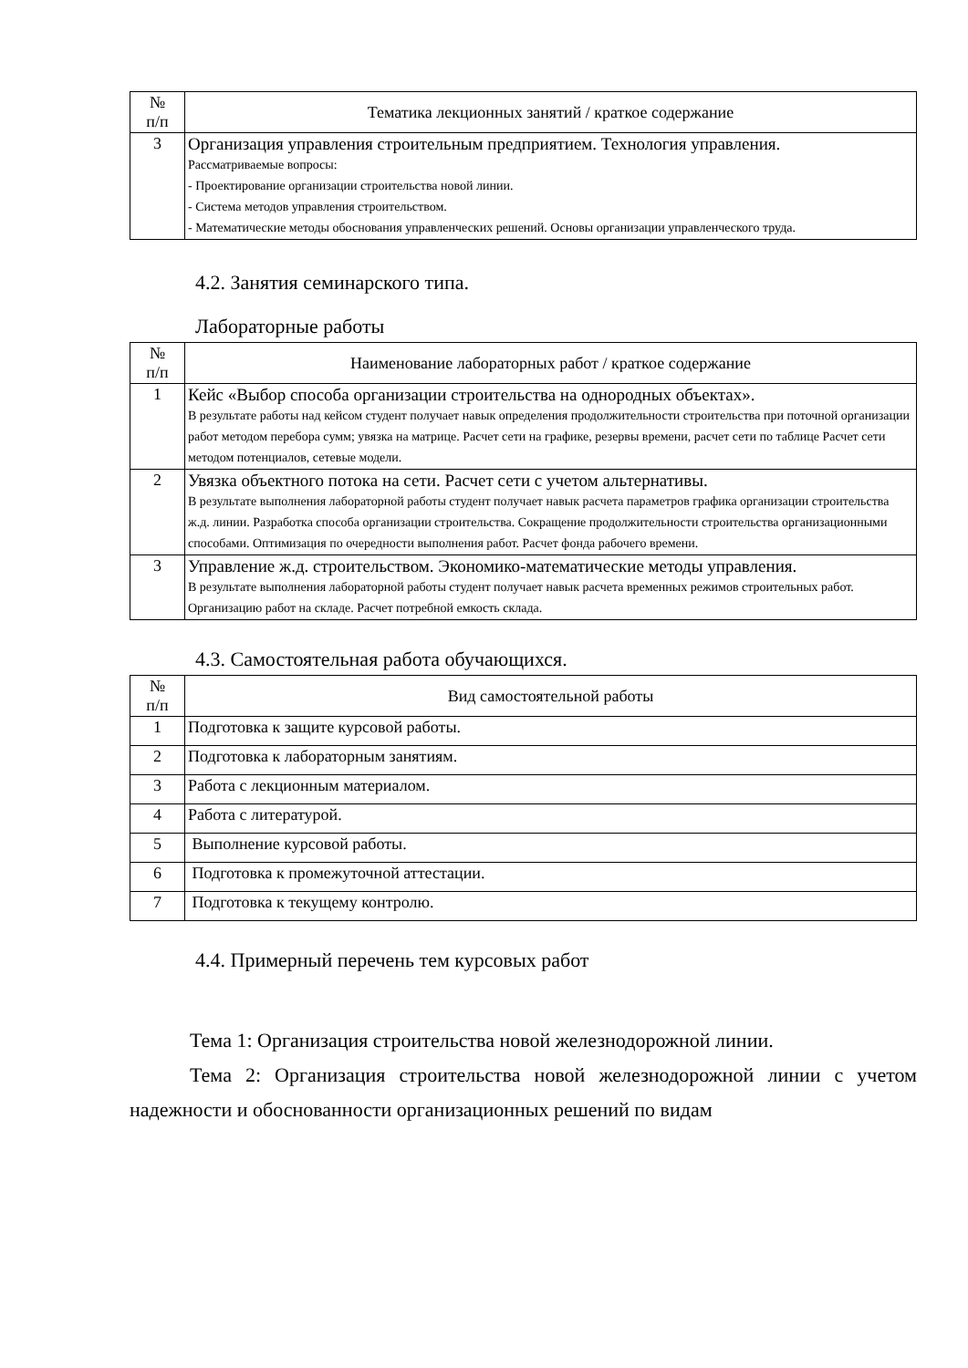| № п/п | Тематика лекционных занятий / краткое содержание |
| --- | --- |
| 3 | Организация управления строительным предприятием. Технология управления. Рассматриваемые вопросы: - Проектирование организации строительства новой линии. - Система методов управления строительством. - Математические методы обоснования управленческих решений. Основы организации управленческого труда. |
4.2. Занятия семинарского типа.
Лабораторные работы
| № п/п | Наименование лабораторных работ / краткое содержание |
| --- | --- |
| 1 | Кейс «Выбор способа организации строительства на однородных объектах». В результате работы над кейсом студент получает навык определения продолжительности строительства при поточной организации работ методом перебора сумм; увязка на матрице. Расчет сети на графике, резервы времени, расчет сети по таблице Расчет сети методом потенциалов, сетевые модели. |
| 2 | Увязка объектного потока на сети. Расчет сети с учетом альтернативы. В результате выполнения лабораторной работы студент получает навык расчета параметров графика организации строительства ж.д. линии. Разработка способа организации строительства. Сокращение продолжительности строительства организационными способами. Оптимизация по очередности выполнения работ. Расчет фонда рабочего времени. |
| 3 | Управление ж.д. строительством. Экономико-математические методы управления. В результате выполнения лабораторной работы студент получает навык расчета временных режимов строительных работ. Организацию работ на складе. Расчет потребной емкость склада. |
4.3. Самостоятельная работа обучающихся.
| № п/п | Вид самостоятельной работы |
| --- | --- |
| 1 | Подготовка к защите курсовой работы. |
| 2 | Подготовка к лабораторным занятиям. |
| 3 | Работа с лекционным материалом. |
| 4 | Работа с литературой. |
| 5 | Выполнение курсовой работы. |
| 6 | Подготовка к промежуточной аттестации. |
| 7 | Подготовка к текущему контролю. |
4.4. Примерный перечень тем курсовых работ
Тема 1: Организация строительства новой железнодорожной линии.
Тема 2: Организация строительства новой железнодорожной линии с учетом надежности и обоснованности организационных решений по видам